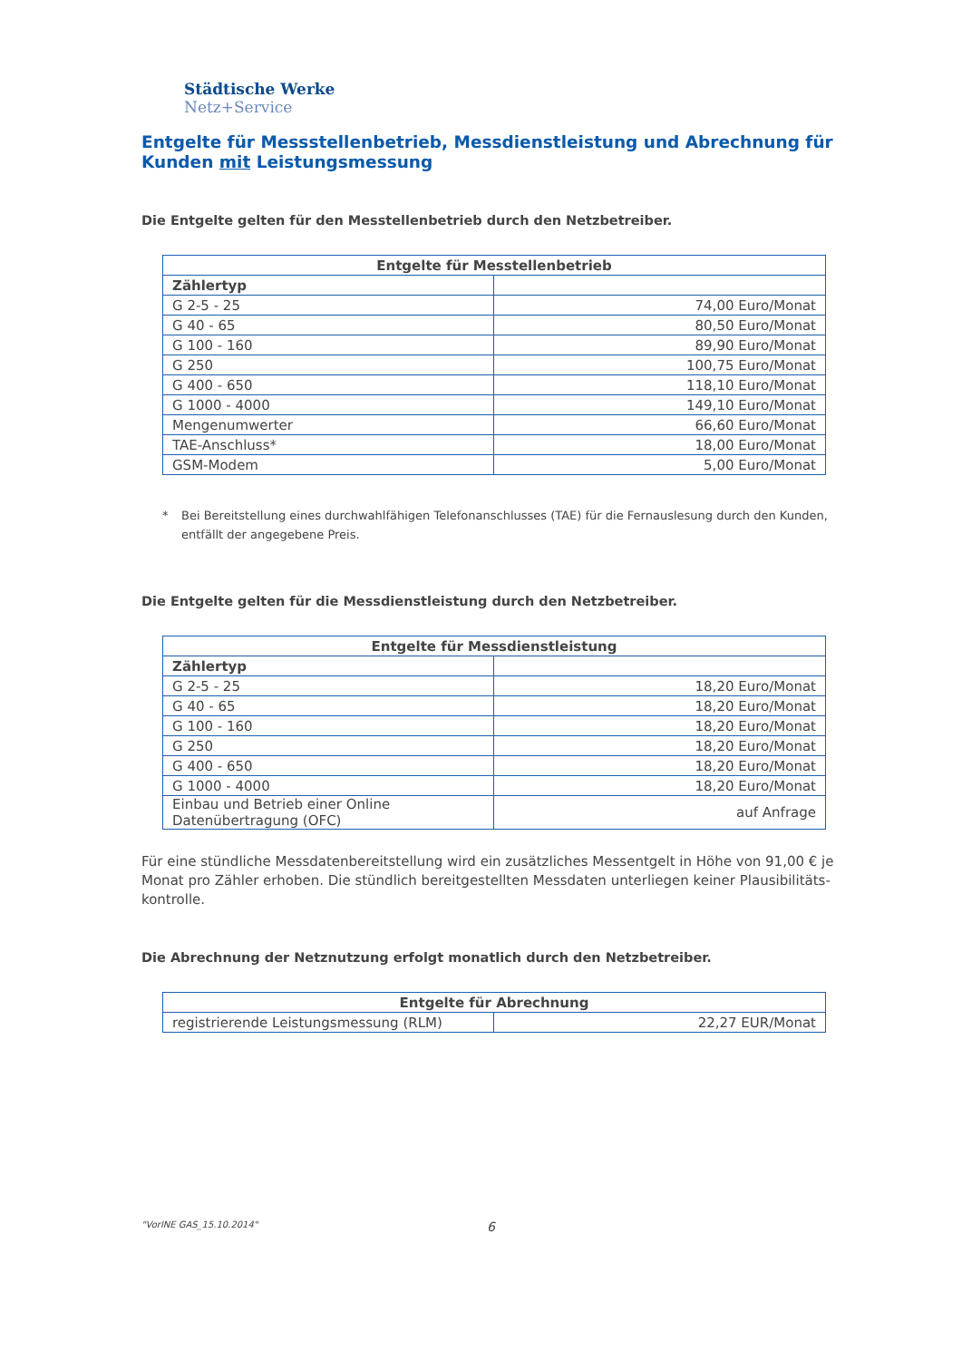Städtische Werke
Netz+Service
Entgelte für Messstellenbetrieb, Messdienstleistung und Abrechnung für Kunden mit Leistungsmessung
Die Entgelte gelten für den Messtellenbetrieb durch den Netzbetreiber.
| Entgelte für Messtellenbetrieb | |
| --- | --- |
| Zählertyp | |
| G 2-5 - 25 | 74,00 Euro/Monat |
| G 40 - 65 | 80,50 Euro/Monat |
| G 100 - 160 | 89,90 Euro/Monat |
| G 250 | 100,75 Euro/Monat |
| G 400 - 650 | 118,10 Euro/Monat |
| G 1000 - 4000 | 149,10 Euro/Monat |
| Mengenumwerter | 66,60 Euro/Monat |
| TAE-Anschluss* | 18,00 Euro/Monat |
| GSM-Modem | 5,00 Euro/Monat |
* Bei Bereitstellung eines durchwahlfähigen Telefonanschlusses (TAE) für die Fernauslesung durch den Kunden, entfällt der angegebene Preis.
Die Entgelte gelten für die Messdienstleistung durch den Netzbetreiber.
| Entgelte für Messdienstleistung | |
| --- | --- |
| Zählertyp | |
| G 2-5 - 25 | 18,20 Euro/Monat |
| G 40 - 65 | 18,20 Euro/Monat |
| G 100 - 160 | 18,20 Euro/Monat |
| G 250 | 18,20 Euro/Monat |
| G 400 - 650 | 18,20 Euro/Monat |
| G 1000 - 4000 | 18,20 Euro/Monat |
| Einbau und Betrieb einer Online Datenübertragung (OFC) | auf Anfrage |
Für eine stündliche Messdatenbereitstellung wird ein zusätzliches Messentgelt in Höhe von 91,00 € je Monat pro Zähler erhoben. Die stündlich bereitgestellten Messdaten unterliegen keiner Plausibilitäts-kontrolle.
Die Abrechnung der Netznutzung erfolgt monatlich durch den Netzbetreiber.
| Entgelte für Abrechnung | |
| --- | --- |
| registrierende Leistungsmessung (RLM) | 22,27 EUR/Monat |
"VorlNE GAS_15.10.2014" 6